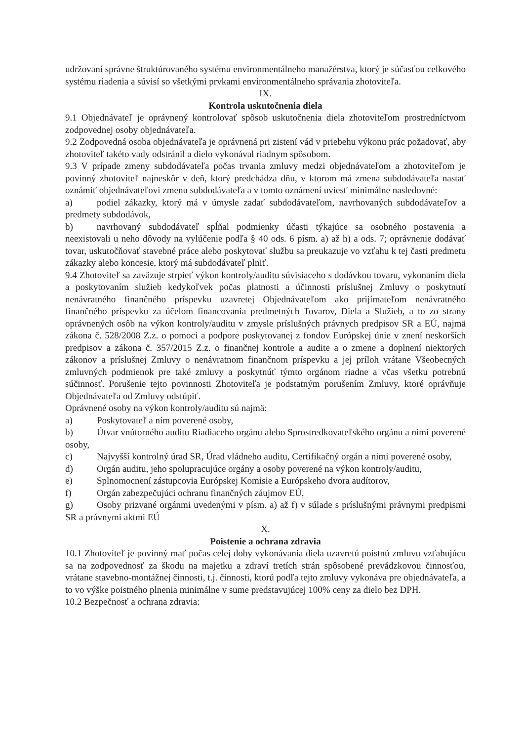udržovaní správne štruktúrovaného systému environmentálneho manažérstva, ktorý je súčasťou celkového systému riadenia a súvisí so všetkými prvkami environmentálneho správania zhotoviteľa.
IX.
Kontrola uskutočnenia diela
9.1 Objednávateľ je oprávnený kontrolovať spôsob uskutočnenia diela zhotoviteľom prostredníctvom zodpovednej osoby objednávateľa.
9.2 Zodpovedná osoba objednávateľa je oprávnená pri zistení vád v priebehu výkonu prác požadovať, aby zhotoviteľ takéto vady odstránil a dielo vykonával riadnym spôsobom.
9.3 V prípade zmeny subdodávateľa počas trvania zmluvy medzi objednávateľom a zhotoviteľom je povinný zhotoviteľ najneskôr v deň, ktorý predchádza dňu, v ktorom má zmena subdodávateľa nastať oznámiť objednávateľovi zmenu subdodávateľa a v tomto oznámení uviesť minimálne nasledovné:
a) podiel zákazky, ktorý má v úmysle zadať subdodávateľom, navrhovaných subdodávateľov a predmety subdodávok,
b) navrhovaný subdodávateľ spĺňal podmienky účasti týkajúce sa osobného postavenia a neexistovali u neho dôvody na vylúčenie podľa § 40 ods. 6 písm. a) až h) a ods. 7; oprávnenie dodávať tovar, uskutočňovať stavebné práce alebo poskytovať službu sa preukazuje vo vzťahu k tej časti predmetu zákazky alebo koncesie, ktorý má subdodávateľ plniť.
9.4 Zhotoviteľ sa zaväzuje strpieť výkon kontroly/auditu súvisiaceho s dodávkou tovaru, vykonaním diela a poskytovaním služieb kedykoľvek počas platnosti a účinnosti príslušnej Zmluvy o poskytnutí nenávratného finančného príspevku uzavretej Objednávateľom ako prijímateľom nenávratného finančného príspevku za účelom financovania predmetných Tovarov, Diela a Služieb, a to zo strany oprávnených osôb na výkon kontroly/auditu v zmysle príslušných právnych predpisov SR a EÚ, najmä zákona č. 528/2008 Z.z. o pomoci a podpore poskytovanej z fondov Európskej únie v znení neskorších predpisov a zákona č. 357/2015 Z.z. o finančnej kontrole a audite a o zmene a doplnení niektorých zákonov a príslušnej Zmluvy o nenávratnom finančnom príspevku a jej príloh vrátane Všeobecných zmluvných podmienok pre také zmluvy a poskytnúť týmto orgánom riadne a včas všetku potrebnú súčinnosť. Porušenie tejto povinnosti Zhotoviteľa je podstatným porušením Zmluvy, ktoré oprávňuje Objednávateľa od Zmluvy odstúpiť.
Oprávnené osoby na výkon kontroly/auditu sú najmä:
a) Poskytovateľ a ním poverené osoby,
b) Útvar vnútorného auditu Riadiaceho orgánu alebo Sprostredkovateľského orgánu a nimi poverené osoby,
c) Najvyšší kontrolný úrad SR, Úrad vládneho auditu, Certifikačný orgán a nimi poverené osoby,
d) Orgán auditu, jeho spolupracujúce orgány a osoby poverené na výkon kontroly/auditu,
e) Splnomocnení zástupcovia Európskej Komisie a Európskeho dvora audítorov,
f) Orgán zabezpečujúci ochranu finančných záujmov EÚ,
g) Osoby prizvané orgánmi uvedenými v písm. a) až f) v súlade s príslušnými právnymi predpismi SR a právnymi aktmi EÚ
X.
Poistenie a ochrana zdravia
10.1 Zhotoviteľ je povinný mať počas celej doby vykonávania diela uzavretú poistnú zmluvu vzťahujúcu sa na zodpovednosť za škodu na majetku a zdraví tretích strán spôsobené prevádzkovou činnosťou, vrátane stavebno-montážnej činnosti, t.j. činnosti, ktorú podľa tejto zmluvy vykonáva pre objednávateľa, a to vo výške poistného plnenia minimálne v sume predstavujúcej 100% ceny za dielo bez DPH.
10.2 Bezpečnosť a ochrana zdravia: